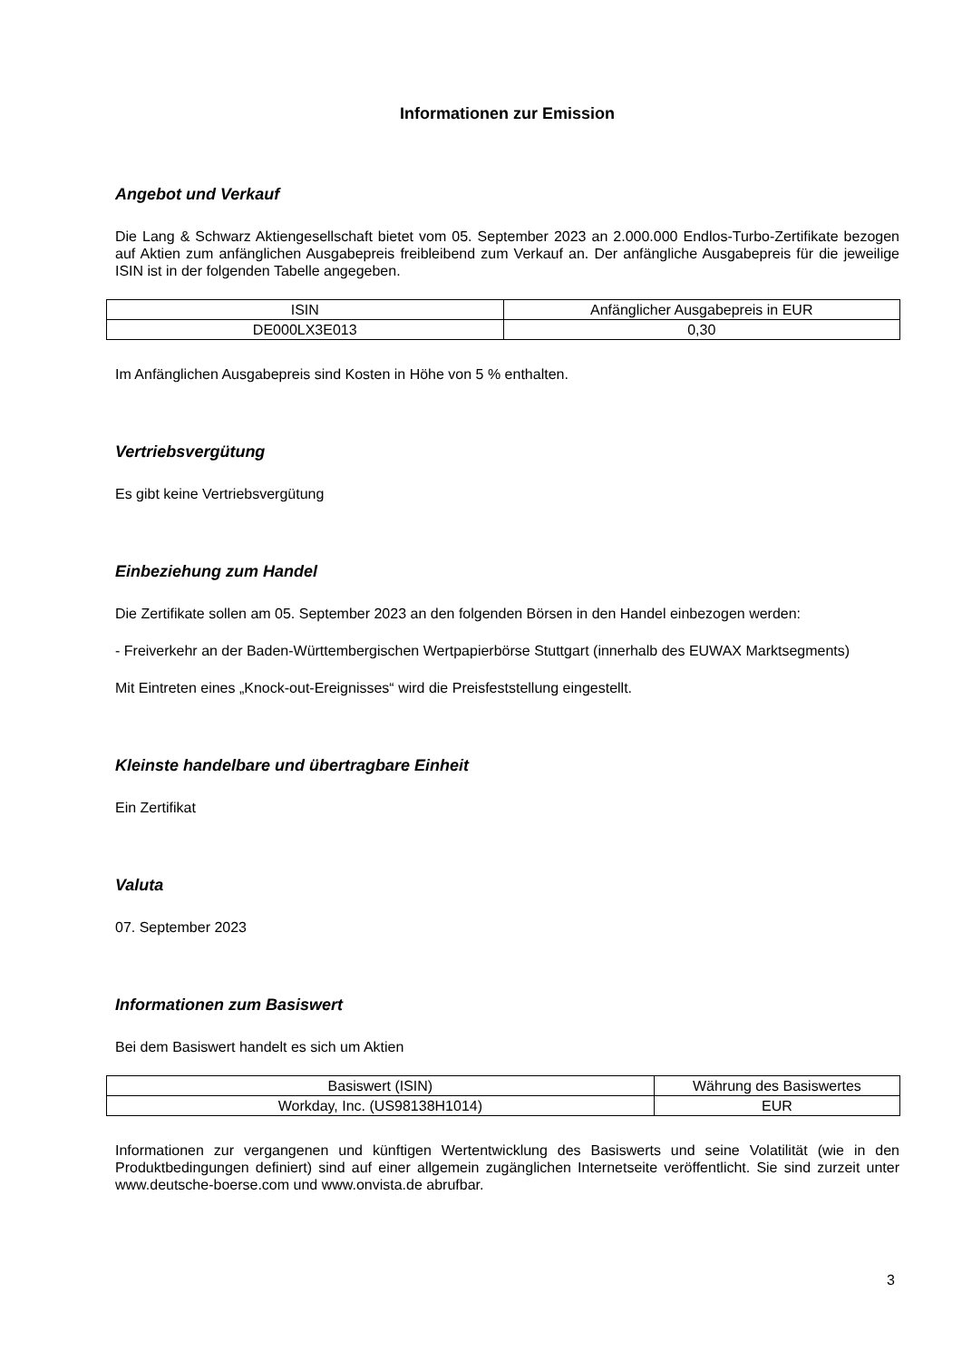Informationen zur Emission
Angebot und Verkauf
Die Lang & Schwarz Aktiengesellschaft bietet vom 05. September 2023 an 2.000.000 Endlos-Turbo-Zertifikate bezogen auf Aktien zum anfänglichen Ausgabepreis freibleibend zum Verkauf an. Der anfängliche Ausgabepreis für die jeweilige ISIN ist in der folgenden Tabelle angegeben.
| ISIN | Anfänglicher Ausgabepreis in EUR |
| DE000LX3E013 | 0,30 |
Im Anfänglichen Ausgabepreis sind Kosten in Höhe von 5 % enthalten.
Vertriebsvergütung
Es gibt keine Vertriebsvergütung
Einbeziehung zum Handel
Die Zertifikate sollen am 05. September 2023 an den folgenden Börsen in den Handel einbezogen werden:
- Freiverkehr an der Baden-Württembergischen Wertpapierbörse Stuttgart (innerhalb des EUWAX Marktsegments)
Mit Eintreten eines „Knock-out-Ereignisses“ wird die Preisfeststellung eingestellt.
Kleinste handelbare und übertragbare Einheit
Ein Zertifikat
Valuta
07. September 2023
Informationen zum Basiswert
Bei dem Basiswert handelt es sich um Aktien
| Basiswert (ISIN) | Währung des Basiswertes |
| Workday, Inc. (US98138H1014) | EUR |
Informationen zur vergangenen und künftigen Wertentwicklung des Basiswerts und seine Volatilität (wie in den Produktbedingungen definiert) sind auf einer allgemein zugänglichen Internetseite veröffentlicht. Sie sind zurzeit unter www.deutsche-boerse.com und www.onvista.de abrufbar.
3